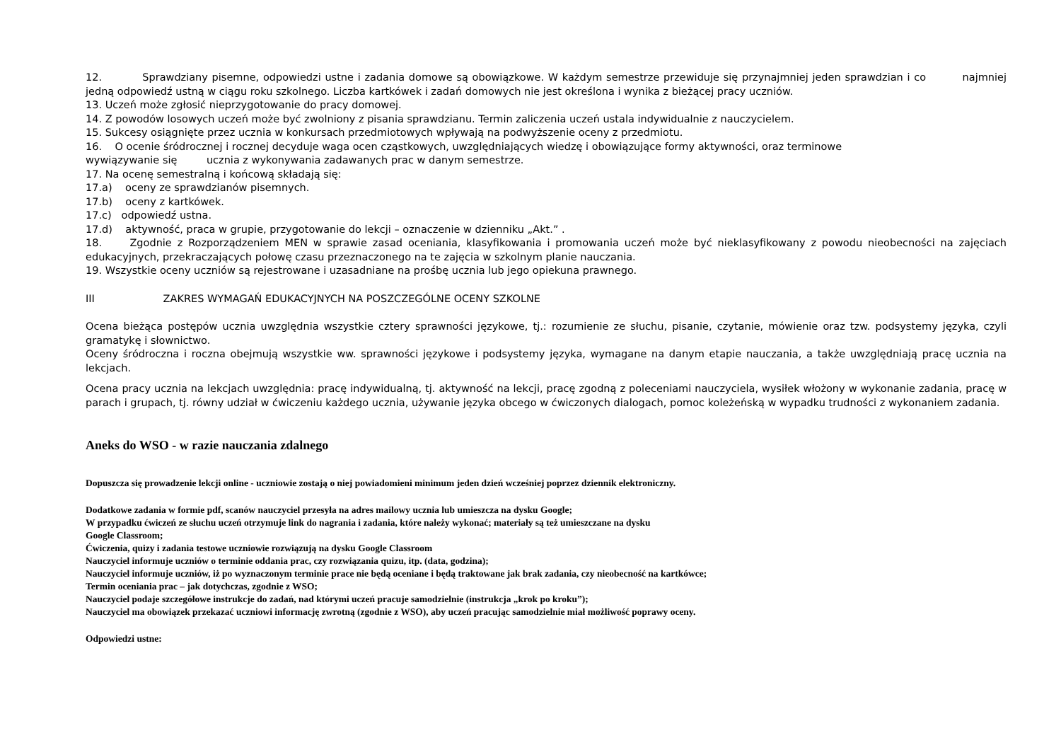12. Sprawdziany pisemne, odpowiedzi ustne i zadania domowe są obowiązkowe. W każdym semestrze przewiduje się przynajmniej jeden sprawdzian i co najmniej jedną odpowiedź ustną w ciągu roku szkolnego. Liczba kartkówek i zadań domowych nie jest określona i wynika z bieżącej pracy uczniów.
13. Uczeń może zgłosić nieprzygotowanie do pracy domowej.
14. Z powodów losowych uczeń może być zwolniony z pisania sprawdzianu. Termin zaliczenia uczeń ustala indywidualnie z nauczycielem.
15. Sukcesy osiągnięte przez ucznia w konkursach przedmiotowych wpływają na podwyższenie oceny z przedmiotu.
16. O ocenie śródrocznej i rocznej decyduje waga ocen cząstkowych, uwzględniających wiedzę i obowiązujące formy aktywności, oraz terminowe
wywiązywanie się ucznia z wykonywania zadawanych prac w danym semestrze.
17. Na ocenę semestralną i końcową składają się:
17.a) oceny ze sprawdzianów pisemnych.
17.b) oceny z kartkówek.
17.c) odpowiedź ustna.
17.d) aktywność, praca w grupie, przygotowanie do lekcji – oznaczenie w dzienniku „Akt.” .
18. Zgodnie z Rozporządzeniem MEN w sprawie zasad oceniania, klasyfikowania i promowania uczeń może być nieklasyfikowany z powodu nieobecności na zajęciach edukacyjnych, przekraczających połowę czasu przeznaczonego na te zajęcia w szkolnym planie nauczania.
19. Wszystkie oceny uczniów są rejestrowane i uzasadniane na prośbę ucznia lub jego opiekuna prawnego.
III ZAKRES WYMAGAŃ EDUKACYJNYCH NA POSZCZEGÓLNE OCENY SZKOLNE
Ocena bieżąca postępów ucznia uwzględnia wszystkie cztery sprawności językowe, tj.: rozumienie ze słuchu, pisanie, czytanie, mówienie oraz tzw. podsystemy języka, czyli gramatykę i słownictwo.
Oceny śródroczna i roczna obejmują wszystkie ww. sprawności językowe i podsystemy języka, wymagane na danym etapie nauczania, a także uwzględniają pracę ucznia na lekcjach.
Ocena pracy ucznia na lekcjach uwzględnia: pracę indywidualną, tj. aktywność na lekcji, pracę zgodną z poleceniami nauczyciela, wysiłek włożony w wykonanie zadania, pracę w parach i grupach, tj. równy udział w ćwiczeniu każdego ucznia, używanie języka obcego w ćwiczonych dialogach, pomoc koleżeńską w wypadku trudności z wykonaniem zadania.
Aneks do WSO - w razie nauczania zdalnego
Dopuszcza się prowadzenie lekcji online - uczniowie zostają o niej powiadomieni minimum jeden dzień wcześniej poprzez dziennik elektroniczny.
Dodatkowe zadania w formie pdf, scanów nauczyciel przesyła na adres mailowy ucznia lub umieszcza na dysku Google;
W przypadku ćwiczeń ze słuchu uczeń otrzymuje link do nagrania i zadania, które należy wykonać; materiały są też umieszczane na dysku
Google Classroom;
Ćwiczenia, quizy i zadania testowe uczniowie rozwiązują na dysku Google Classroom
Nauczyciel informuje uczniów o terminie oddania prac, czy rozwiązania quizu, itp. (data, godzina);
Nauczyciel informuje uczniów, iż po wyznaczonym terminie prace nie będą oceniane i będą traktowane jak brak zadania, czy nieobecność na kartkówce;
Termin oceniania prac – jak dotychczas, zgodnie z WSO;
Nauczyciel podaje szczegółowe instrukcje do zadań, nad którymi uczeń pracuje samodzielnie (instrukcja „krok po kroku”);
Nauczyciel ma obowiązek przekazać uczniowi informację zwrotną (zgodnie z WSO), aby uczeń pracując samodzielnie miał możliwość poprawy oceny.
Odpowiedzi ustne: